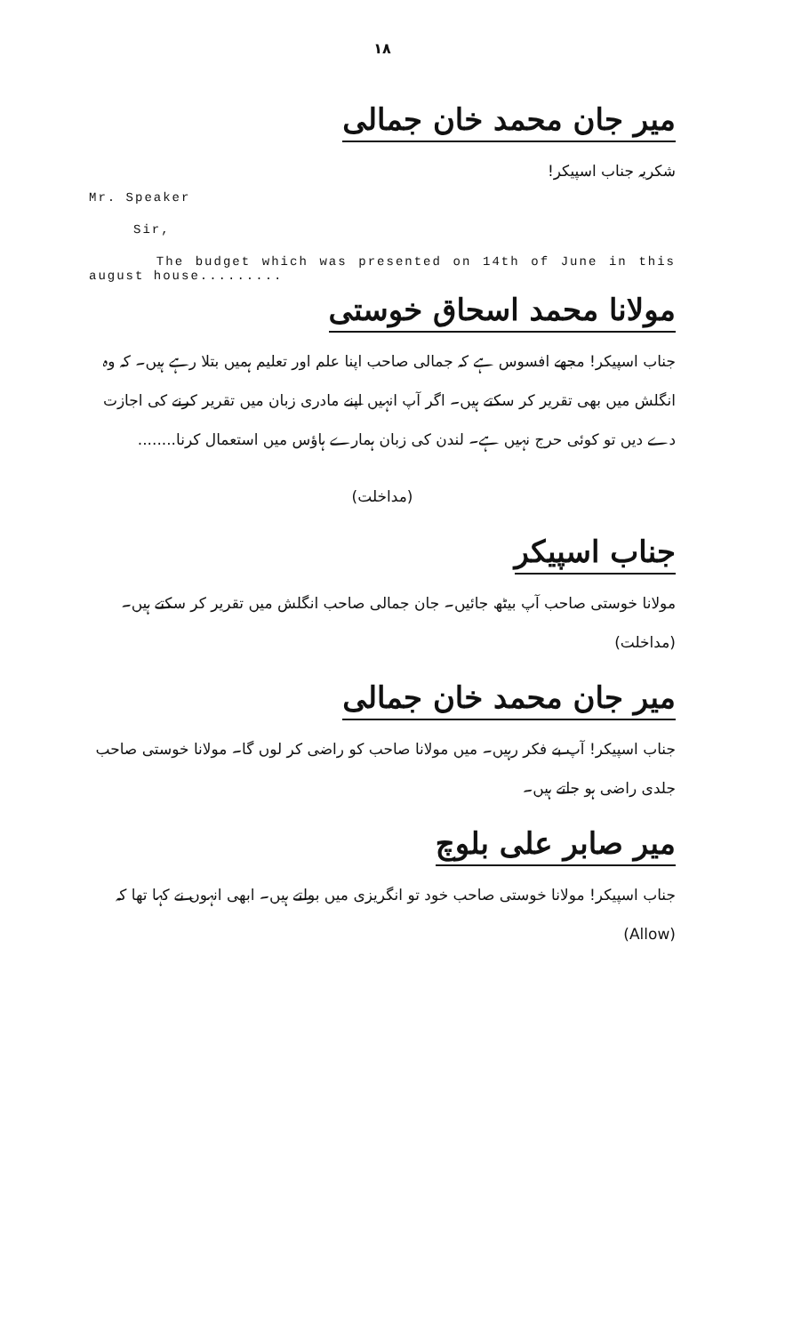۱۸
میر جان محمد خان جمالی
شکریہ جناب اسپیکر!
Mr. Speaker
Sir,
The budget which was presented on 14th of June in this august house.........
مولانا محمد اسحاق خوستی
جناب اسپیکر! مجھے افسوس ہے کہ جمالی صاحب اپنا علم اور تعلیم ہمیں بتلا رہے ہیں۔ کہ وہ انگلش میں بھی تقریر کر سکتے ہیں۔ اگر آپ انہیں اپنے مادری زبان میں تقریر کرنے کی اجازت دے دیں تو کوئی حرج نہیں ہے۔ لندن کی زبان ہمارے ہاؤس میں استعمال کرنا........
(مداخلت)
جناب اسپیکر
مولانا خوستی صاحب آپ بیٹھ جائیں۔ جان جمالی صاحب انگلش میں تقریر کر سکتے ہیں۔ (مداخلت)
میر جان محمد خان جمالی
جناب اسپیکر! آپ بے فکر رہیں۔ میں مولانا صاحب کو راضی کر لوں گا۔ مولانا خوستی صاحب جلدی راضی ہو جاتے ہیں۔
میر صابر علی بلوچ
جناب اسپیکر! مولانا خوستی صاحب خود تو انگریزی میں بولتے ہیں۔ ابھی انہوں نے کہا تھا کہ (Allow)